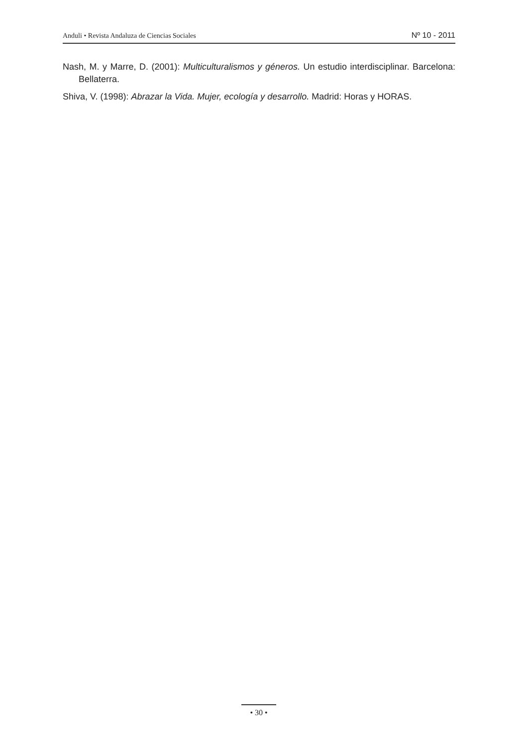Anduli • Revista Andaluza de Ciencias Sociales Nº 10 - 2011
Nash, M. y Marre, D. (2001): Multiculturalismos y géneros. Un estudio interdisciplinar. Barcelona: Bellaterra.
Shiva, V. (1998): Abrazar la Vida. Mujer, ecología y desarrollo. Madrid: Horas y HORAS.
• 30 •